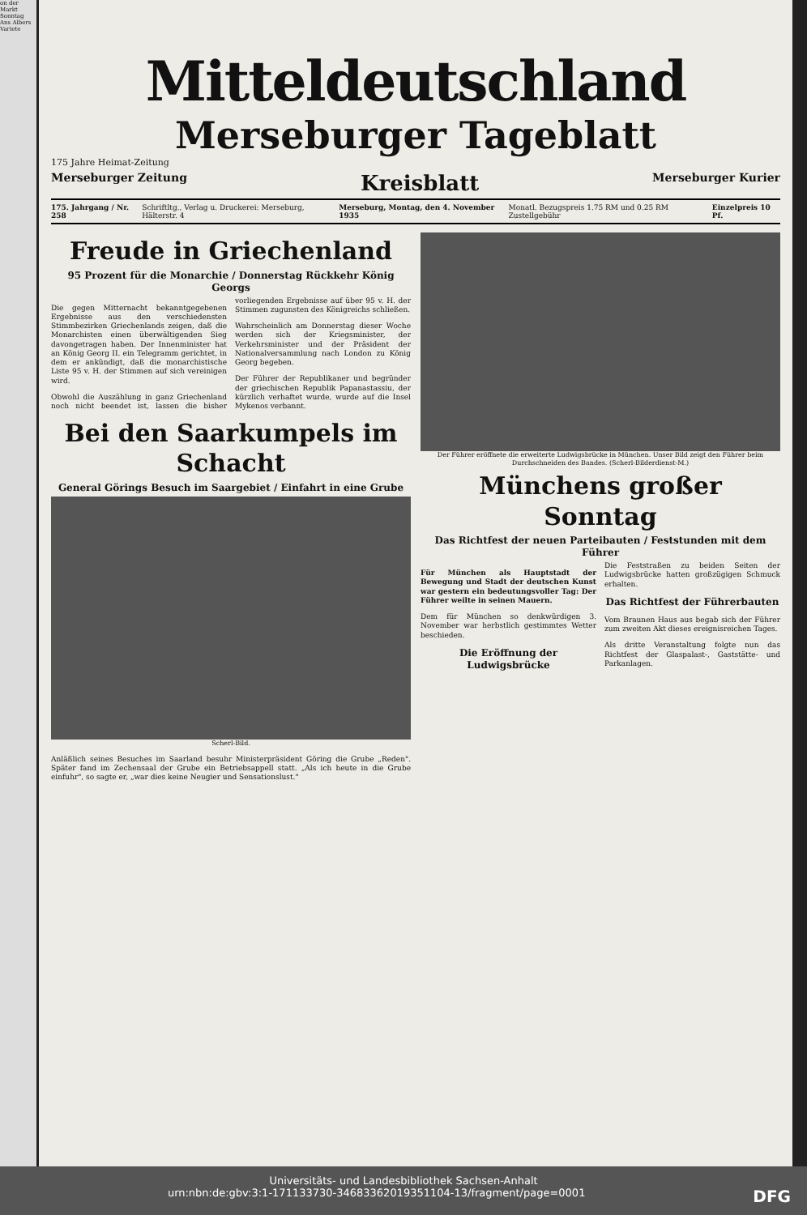on der
Markt
Sonntag
Ans Albers
Variete
Mitteldeutschland
Merseburger Tageblatt
175 Jahre Heimat-Zeitung
Merseburger Zeitung Kreisblatt Merseburger Kurier
175. Jahrgang / Nr. 258 Schriftltg., Verlag u. Druckerei: Merseburg, Hälterstr. 4 Merseburg, Montag, den 4. November 1935 Monatl. Bezugspreis 1.75 RM und 0.25 RM Zustellgebühr Einzelpreis 10 Pf.
Freude in Griechenland
95 Prozent für die Monarchie / Donnerstag Rückkehr König Georgs
Die gegen Mitternacht bekanntgegebenen Ergebnisse aus den verschiedensten Stimmbezirken Griechenlands zeigen, daß die Monarchisten einen überwältigenden Sieg davongetragen haben. Der Innenminister hat an König Georg II. ein Telegramm gerichtet, in dem er ankündigt, daß die monarchistische Liste 95 v. H. der Stimmen auf sich vereinigen wird.
Obwohl die Auszählung in ganz Griechenland noch nicht beendet ist, lassen die bisher vorliegenden Ergebnisse auf über 95 v. H. der Stimmen zugunsten des Königreichs schließen.
Wahrscheinlich am Donnerstag dieser Woche werden sich der Kriegsminister, der Verkehrsminister und der Präsident der Nationalversammlung nach London zu König Georg begeben.
Der Führer der Republikaner und begründer der griechischen Republik Papanastassiu, der kürzlich verhaftet wurde, wurde auf die Insel Mykenos verbannt.
Bei den Saarkumpels im Schacht
General Görings Besuch im Saargebiet / Einfahrt in eine Grube
Scherl-Bild.
Anläßlich seines Besuches im Saarland besuhr Ministerpräsident Göring die Grube „Reden". Später fand im Zechensaal der Grube ein Betriebsappell statt. „Als ich heute in die Grube einfuhr", so sagte er, „war dies keine Neugier und Sensationslust."
Der Führer eröffnete die erweiterte Ludwigsbrücke in München. Unser Bild zeigt den Führer beim Durchschneiden des Bandes. (Scherl-Bilderdienst-M.)
Münchens großer Sonntag
Das Richtfest der neuen Parteibauten / Feststunden mit dem Führer
Für München als Hauptstadt der Bewegung und Stadt der deutschen Kunst war gestern ein bedeutungsvoller Tag: Der Führer weilte in seinen Mauern.
Dem für München so denkwürdigen 3. November war herbstlich gestimmtes Wetter beschieden.
Die Eröffnung der Ludwigsbrücke
Die Feststraßen zu beiden Seiten der Ludwigsbrücke hatten großzügigen Schmuck erhalten.
Das Richtfest der Führerbauten
Vom Braunen Haus aus begab sich der Führer zum zweiten Akt dieses ereignisreichen Tages.
Als dritte Veranstaltung folgte nun das Richtfest der Glaspalast-, Gaststätte- und Parkanlagen.
Universitäts- und Landesbibliothek Sachsen-Anhalt
urn:nbn:de:gbv:3:1-171133730-34683362019351104-13/fragment/page=0001 DFG